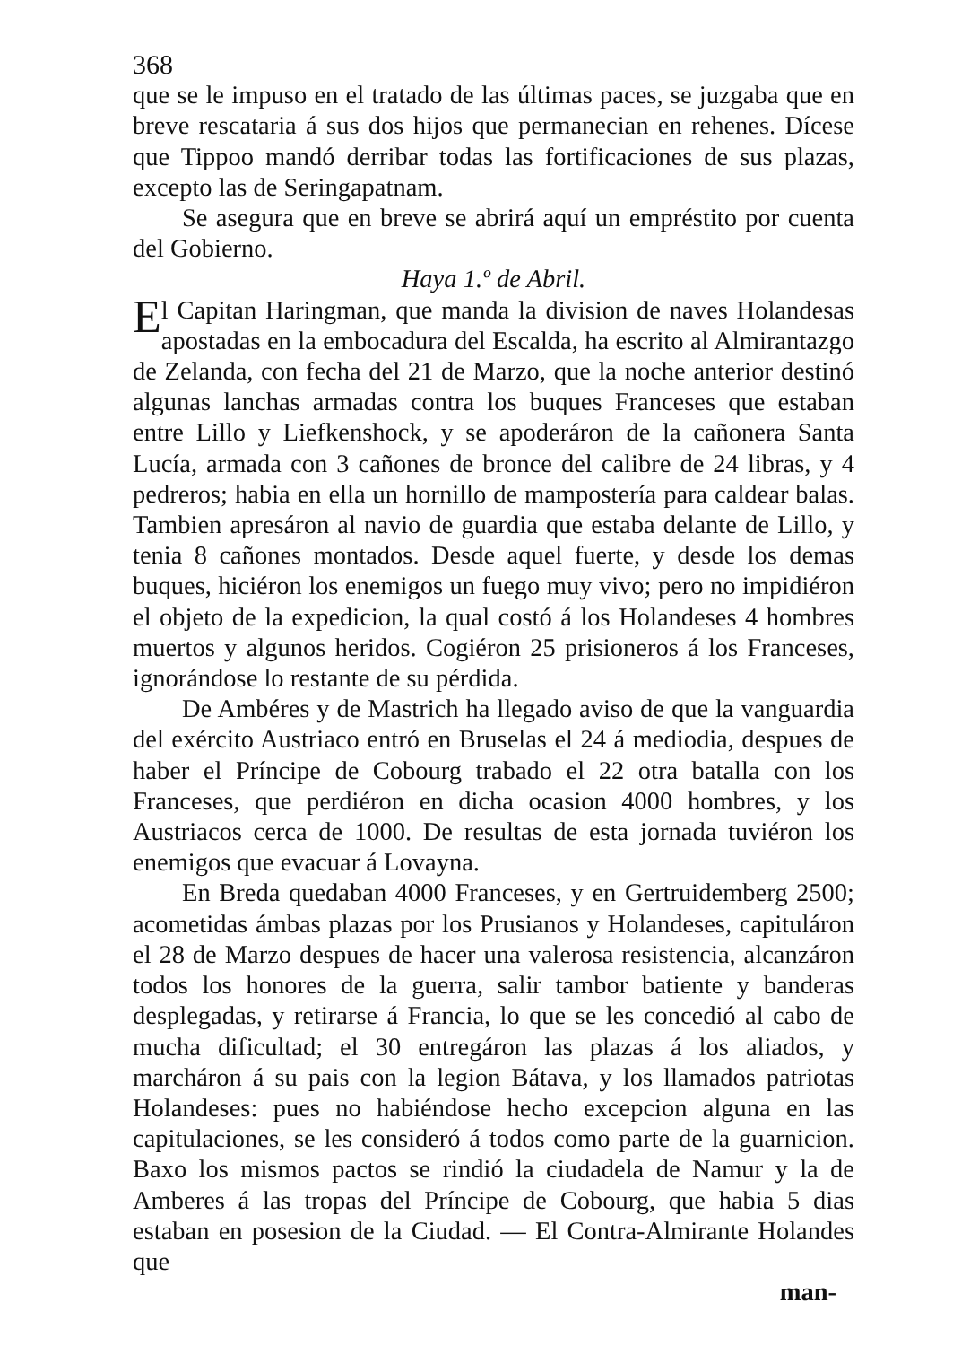368
que se le impuso en el tratado de las últimas paces, se juzgaba que en breve rescataria á sus dos hijos que permanecian en rehenes. Dícese que Tippoo mandó derribar todas las fortificaciones de sus plazas, excepto las de Seringapatnam.
Se asegura que en breve se abrirá aquí un empréstito por cuenta del Gobierno.
Haya 1.º de Abril.
El Capitan Haringman, que manda la division de naves Holandesas apostadas en la embocadura del Escalda, ha escrito al Almirantazgo de Zelanda, con fecha del 21 de Marzo, que la noche anterior destinó algunas lanchas armadas contra los buques Franceses que estaban entre Lillo y Liefkenshock, y se apoderáron de la cañonera Santa Lucía, armada con 3 cañones de bronce del calibre de 24 libras, y 4 pedreros; habia en ella un hornillo de mampostería para caldear balas. Tambien apresáron al navio de guardia que estaba delante de Lillo, y tenia 8 cañones montados. Desde aquel fuerte, y desde los demas buques, hiciéron los enemigos un fuego muy vivo; pero no impidiéron el objeto de la expedicion, la qual costó á los Holandeses 4 hombres muertos y algunos heridos. Cogiéron 25 prisioneros á los Franceses, ignorándose lo restante de su pérdida.
De Ambéres y de Mastrich ha llegado aviso de que la vanguardia del exército Austriaco entró en Bruselas el 24 á mediodia, despues de haber el Príncipe de Cobourg trabado el 22 otra batalla con los Franceses, que perdiéron en dicha ocasion 4000 hombres, y los Austriacos cerca de 1000. De resultas de esta jornada tuviéron los enemigos que evacuar á Lovayna.
En Breda quedaban 4000 Franceses, y en Gertruidemberg 2500; acometidas ámbas plazas por los Prusianos y Holandeses, capituláron el 28 de Marzo despues de hacer una valerosa resistencia, alcanzáron todos los honores de la guerra, salir tambor batiente y banderas desplegadas, y retirarse á Francia, lo que se les concedió al cabo de mucha dificultad; el 30 entregáron las plazas á los aliados, y marcháron á su pais con la legion Bátava, y los llamados patriotas Holandeses: pues no habiéndose hecho excepcion alguna en las capitulaciones, se les consideró á todos como parte de la guarnicion. Baxo los mismos pactos se rindió la ciudadela de Namur y la de Amberes á las tropas del Príncipe de Cobourg, que habia 5 dias estaban en posesion de la Ciudad. — El Contra-Almirante Holandes que
man-